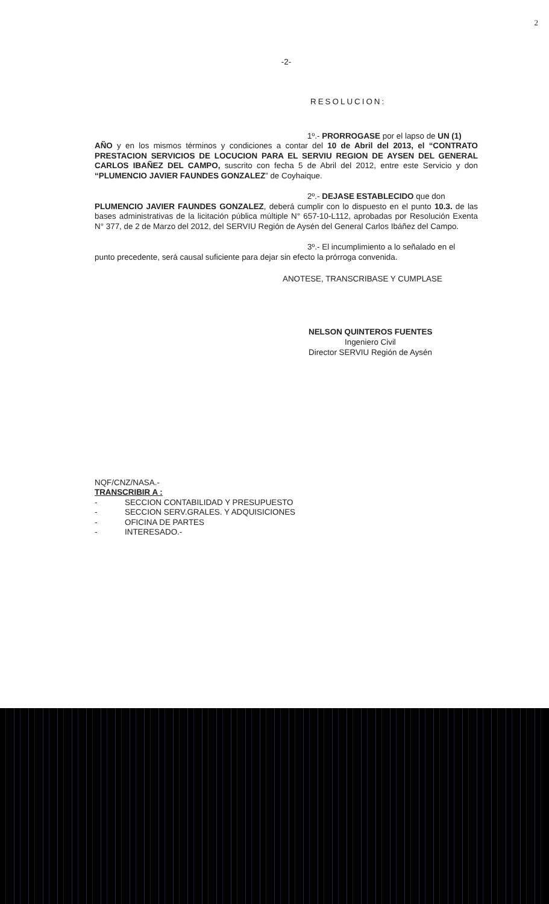2
-2-
RESOLUCION:
1º.- PRORROGASE por el lapso de UN (1)
AÑO y en los mismos términos y condiciones a contar del 10 de Abril del 2013, el “CONTRATO PRESTACION SERVICIOS DE LOCUCION PARA EL SERVIU REGION DE AYSEN DEL GENERAL CARLOS IBAÑEZ DEL CAMPO, suscrito con fecha 5 de Abril del 2012, entre este Servicio y don “PLUMENCIO JAVIER FAUNDES GONZALEZ” de Coyhaique.
2º.- DEJASE ESTABLECIDO que don
PLUMENCIO JAVIER FAUNDES GONZALEZ, deberá cumplir con lo dispuesto en el punto 10.3. de las bases administrativas de la licitación pública múltiple N° 657-10-L112, aprobadas por Resolución Exenta N° 377, de 2 de Marzo del 2012, del SERVIU Región de Aysén del General Carlos Ibáñez del Campo.
3º.- El incumplimiento a lo señalado en el
punto precedente, será causal suficiente para dejar sin efecto la prórroga convenida.
ANOTESE, TRANSCRIBASE Y CUMPLASE
NELSON QUINTEROS FUENTES
Ingeniero Civil
Director SERVIU Región de Aysén
NQF/CNZ/NASA.-
TRANSCRIBIR A :
- SECCION CONTABILIDAD Y PRESUPUESTO
- SECCION SERV.GRALES. Y ADQUISICIONES
- OFICINA DE PARTES
- INTERESADO.-